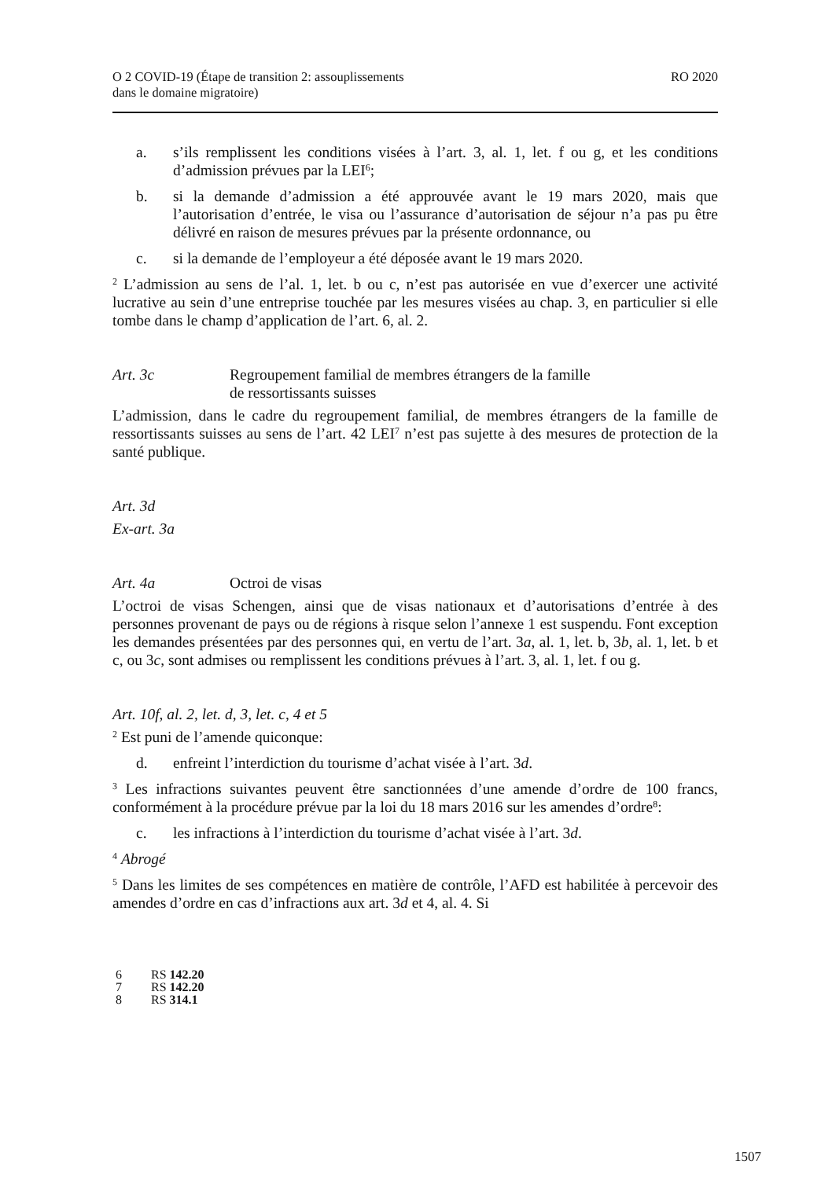O 2 COVID-19 (Étape de transition 2: assouplissements
dans le domaine migratoire)
RO 2020
a. s’ils remplissent les conditions visées à l’art. 3, al. 1, let. f ou g, et les conditions d’admission prévues par la LEI<sup>6</sup>;
b. si la demande d’admission a été approuvée avant le 19 mars 2020, mais que l’autorisation d’entrée, le visa ou l’assurance d’autorisation de séjour n’a pas pu être délivré en raison de mesures prévues par la présente ordonnance, ou
c. si la demande de l’employeur a été déposée avant le 19 mars 2020.
<sup>2</sup> L’admission au sens de l’al. 1, let. b ou c, n’est pas autorisée en vue d’exercer une activité lucrative au sein d’une entreprise touchée par les mesures visées au chap. 3, en particulier si elle tombe dans le champ d’application de l’art. 6, al. 2.
Art. 3c Regroupement familial de membres étrangers de la famille
de ressortissants suisses
L’admission, dans le cadre du regroupement familial, de membres étrangers de la famille de ressortissants suisses au sens de l’art. 42 LEI<sup>7</sup> n’est pas sujette à des mesures de protection de la santé publique.
Art. 3d
Ex-art. 3a
Art. 4a Octroi de visas
L’octroi de visas Schengen, ainsi que de visas nationaux et d’autorisations d’entrée à des personnes provenant de pays ou de régions à risque selon l’annexe 1 est suspendu. Font exception les demandes présentées par des personnes qui, en vertu de l’art. 3a, al. 1, let. b, 3b, al. 1, let. b et c, ou 3c, sont admises ou remplissent les conditions prévues à l’art. 3, al. 1, let. f ou g.
Art. 10f, al. 2, let. d, 3, let. c, 4 et 5
<sup>2</sup> Est puni de l’amende quiconque:
d. enfreint l’interdiction du tourisme d’achat visée à l’art. 3d.
<sup>3</sup> Les infractions suivantes peuvent être sanctionnées d’une amende d’ordre de 100 francs, conformément à la procédure prévue par la loi du 18 mars 2016 sur les amendes d’ordre<sup>8</sup>:
c. les infractions à l’interdiction du tourisme d’achat visée à l’art. 3d.
<sup>4</sup> Abrogé
<sup>5</sup> Dans les limites de ses compétences en matière de contrôle, l’AFD est habilitée à percevoir des amendes d’ordre en cas d’infractions aux art. 3d et 4, al. 4. Si
6 RS 142.20
7 RS 142.20
8 RS 314.1
1507